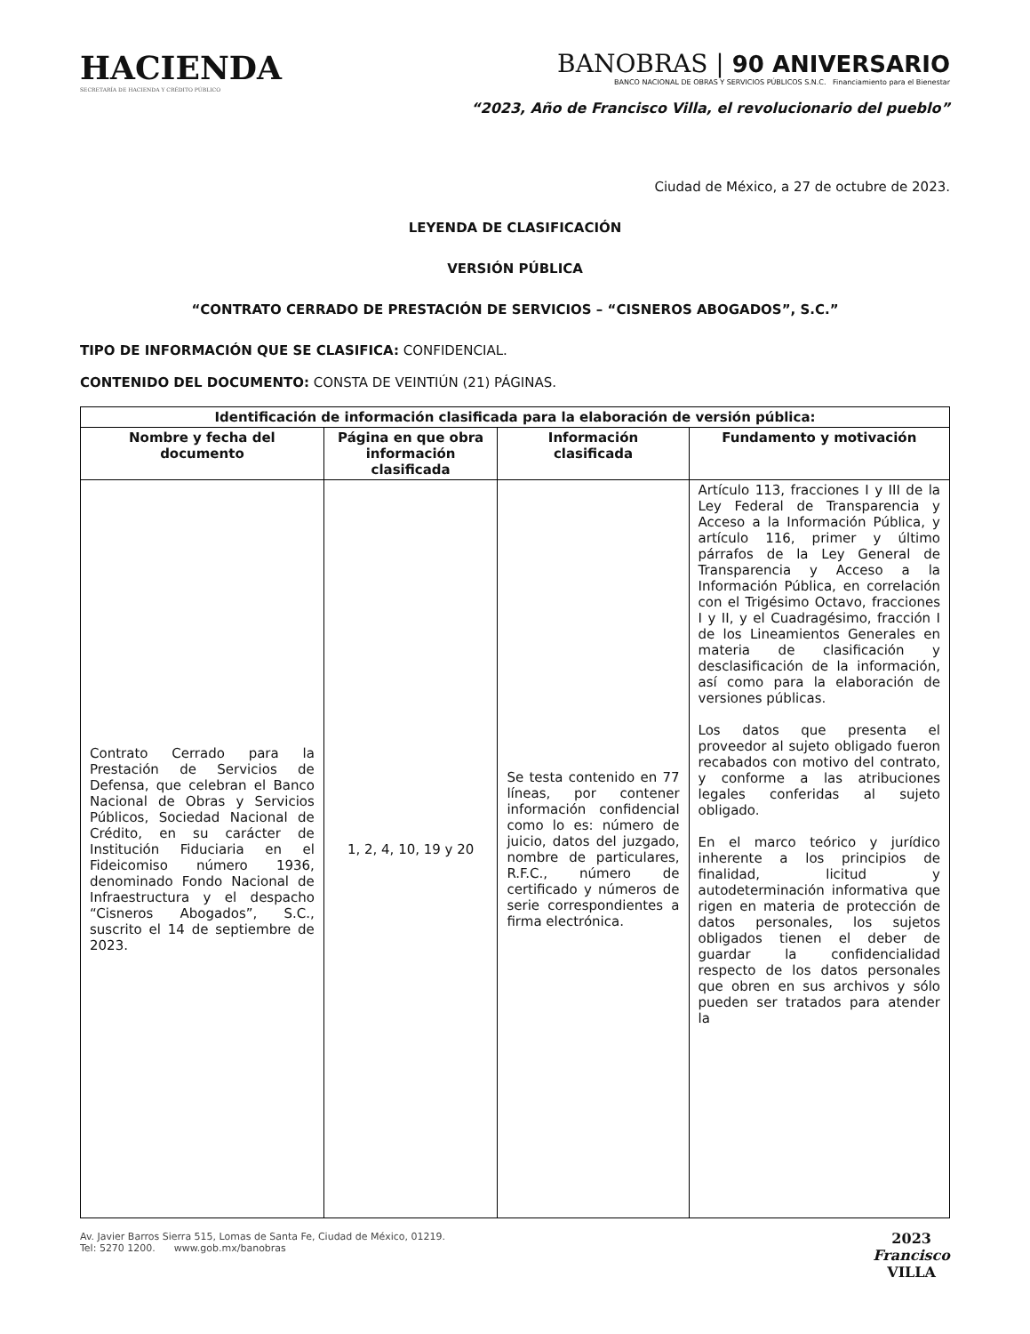HACIENDA
SECRETARÍA DE HACIENDA Y CRÉDITO PÚBLICO
BANOBRAS | 90 ANIVERSARIO
BANCO NACIONAL DE OBRAS Y SERVICIOS PÚBLICOS S.N.C. Financiamiento para el Bienestar
“2023, Año de Francisco Villa, el revolucionario del pueblo”
Ciudad de México, a 27 de octubre de 2023.
LEYENDA DE CLASIFICACIÓN
VERSIÓN PÚBLICA
“CONTRATO CERRADO DE PRESTACIÓN DE SERVICIOS – “CISNEROS ABOGADOS”, S.C.”
TIPO DE INFORMACIÓN QUE SE CLASIFICA: CONFIDENCIAL.
CONTENIDO DEL DOCUMENTO: CONSTA DE VEINTIÚN (21) PÁGINAS.
| Identificación de información clasificada para la elaboración de versión pública: | | | |
| --- | --- | --- | --- |
| Nombre y fecha del documento | Página en que obra información clasificada | Información clasificada | Fundamento y motivación |
| Contrato Cerrado para la Prestación de Servicios de Defensa, que celebran el Banco Nacional de Obras y Servicios Públicos, Sociedad Nacional de Crédito, en su carácter de Institución Fiduciaria en el Fideicomiso número 1936, denominado Fondo Nacional de Infraestructura y el despacho “Cisneros Abogados”, S.C., suscrito el 14 de septiembre de 2023. | 1, 2, 4, 10, 19 y 20 | Se testa contenido en 77 líneas, por contener información confidencial como lo es: número de juicio, datos del juzgado, nombre de particulares, R.F.C., número de certificado y números de serie correspondientes a firma electrónica. | Artículo 113, fracciones I y III de la Ley Federal de Transparencia y Acceso a la Información Pública, y artículo 116, primer y último párrafos de la Ley General de Transparencia y Acceso a la Información Pública, en correlación con el Trigésimo Octavo, fracciones I y II, y el Cuadragésimo, fracción I de los Lineamientos Generales en materia de clasificación y desclasificación de la información, así como para la elaboración de versiones públicas. Los datos que presenta el proveedor al sujeto obligado fueron recabados con motivo del contrato, y conforme a las atribuciones legales conferidas al sujeto obligado. En el marco teórico y jurídico inherente a los principios de finalidad, licitud y autodeterminación informativa que rigen en materia de protección de datos personales, los sujetos obligados tienen el deber de guardar la confidencialidad respecto de los datos personales que obren en sus archivos y sólo pueden ser tratados para atender la |
Av. Javier Barros Sierra 515, Lomas de Santa Fe, Ciudad de México, 01219.
Tel: 5270 1200. www.gob.mx/banobras
2023
Francisco
VILLA